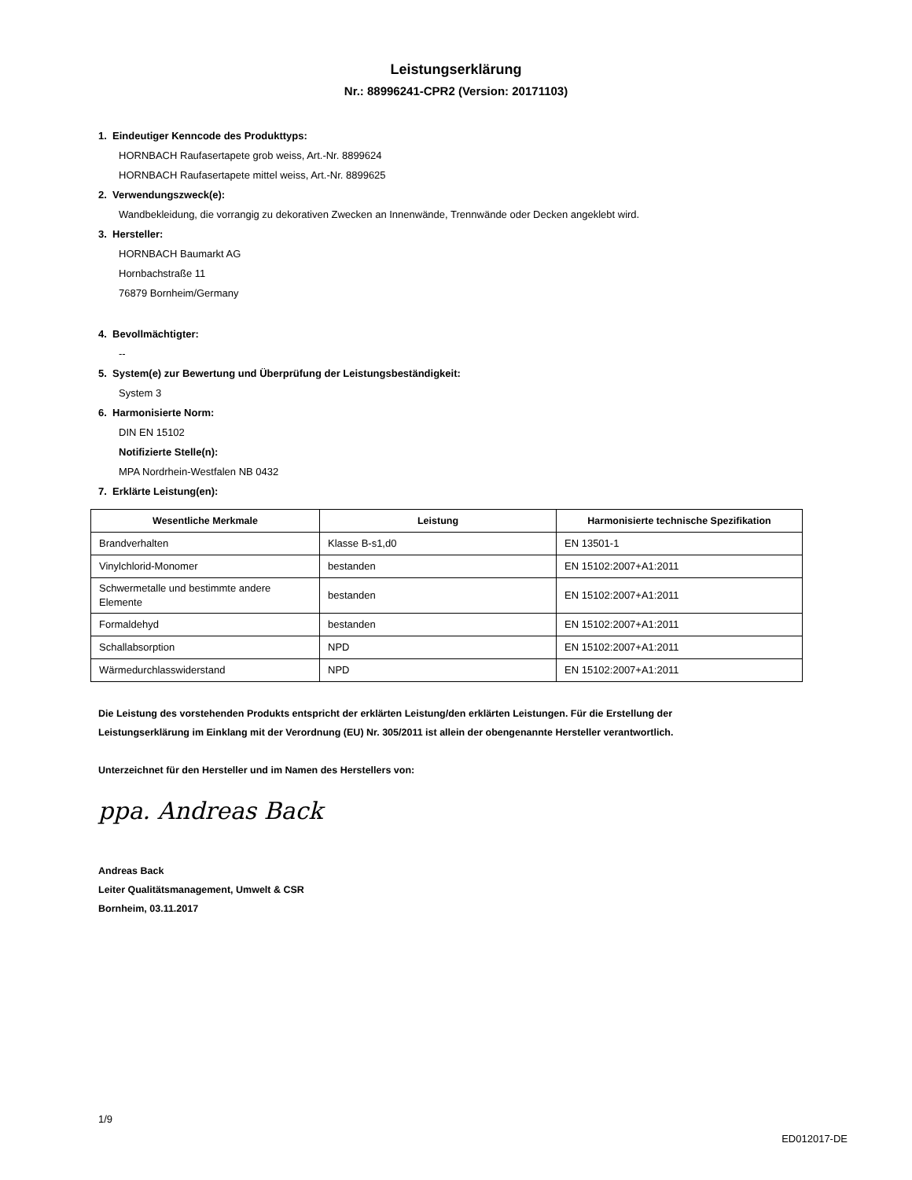Leistungserklärung
Nr.: 88996241-CPR2 (Version: 20171103)
1. Eindeutiger Kenncode des Produkttyps:
HORNBACH Raufasertapete grob weiss, Art.-Nr. 8899624
HORNBACH Raufasertapete mittel weiss, Art.-Nr. 8899625
2. Verwendungszweck(e):
Wandbekleidung, die vorrangig zu dekorativen Zwecken an Innenwände, Trennwände oder Decken angeklebt wird.
3. Hersteller:
HORNBACH Baumarkt AG
Hornbachstraße 11
76879 Bornheim/Germany
4. Bevollmächtigter:
--
5. System(e) zur Bewertung und Überprüfung der Leistungsbeständigkeit:
System 3
6. Harmonisierte Norm:
DIN EN 15102
Notifizierte Stelle(n):
MPA Nordrhein-Westfalen NB 0432
7. Erklärte Leistung(en):
| Wesentliche Merkmale | Leistung | Harmonisierte technische Spezifikation |
| --- | --- | --- |
| Brandverhalten | Klasse B-s1,d0 | EN 13501-1 |
| Vinylchlorid-Monomer | bestanden | EN 15102:2007+A1:2011 |
| Schwermetalle und bestimmte andere Elemente | bestanden | EN 15102:2007+A1:2011 |
| Formaldehyd | bestanden | EN 15102:2007+A1:2011 |
| Schallabsorption | NPD | EN 15102:2007+A1:2011 |
| Wärmedurchlasswiderstand | NPD | EN 15102:2007+A1:2011 |
Die Leistung des vorstehenden Produkts entspricht der erklärten Leistung/den erklärten Leistungen. Für die Erstellung der
Leistungserklärung im Einklang mit der Verordnung (EU) Nr. 305/2011 ist allein der obengenannte Hersteller verantwortlich.
Unterzeichnet für den Hersteller und im Namen des Herstellers von:
ppa. Andreas Back
Andreas Back
Leiter Qualitätsmanagement, Umwelt & CSR
Bornheim, 03.11.2017
1/9
ED012017-DE